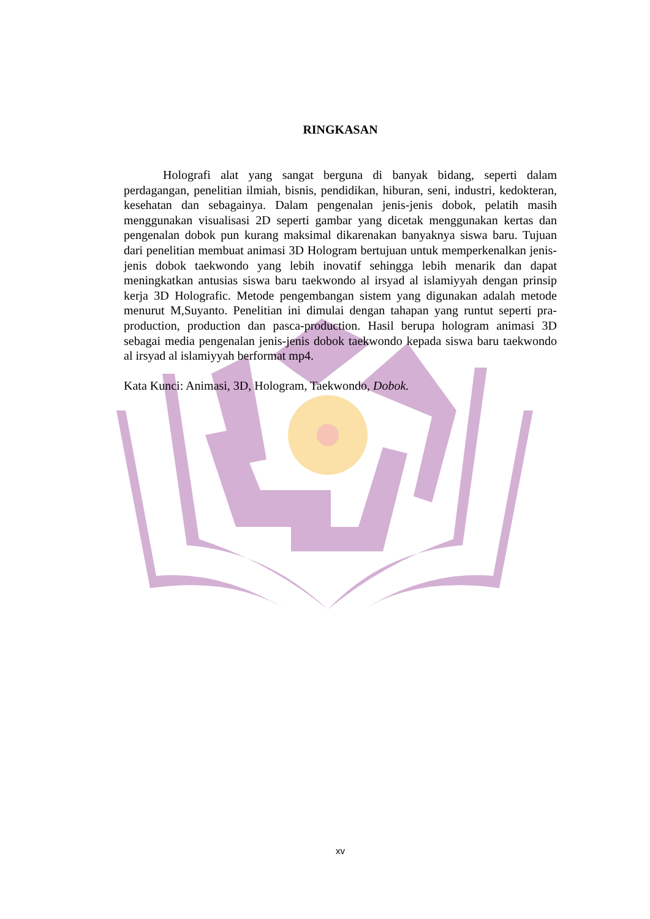RINGKASAN
Holografi alat yang sangat berguna di banyak bidang, seperti dalam perdagangan, penelitian ilmiah, bisnis, pendidikan, hiburan, seni, industri, kedokteran, kesehatan dan sebagainya. Dalam pengenalan jenis-jenis dobok, pelatih masih menggunakan visualisasi 2D seperti gambar yang dicetak menggunakan kertas dan pengenalan dobok pun kurang maksimal dikarenakan banyaknya siswa baru. Tujuan dari penelitian membuat animasi 3D Hologram bertujuan untuk memperkenalkan jenis-jenis dobok taekwondo yang lebih inovatif sehingga lebih menarik dan dapat meningkatkan antusias siswa baru taekwondo al irsyad al islamiyyah dengan prinsip kerja 3D Holografic. Metode pengembangan sistem yang digunakan adalah metode menurut M,Suyanto. Penelitian ini dimulai dengan tahapan yang runtut seperti pra-production, production dan pasca-production. Hasil berupa hologram animasi 3D sebagai media pengenalan jenis-jenis dobok taekwondo kepada siswa baru taekwondo al irsyad al islamiyyah berformat mp4.
Kata Kunci: Animasi, 3D, Hologram, Taekwondo, Dobok.
xv